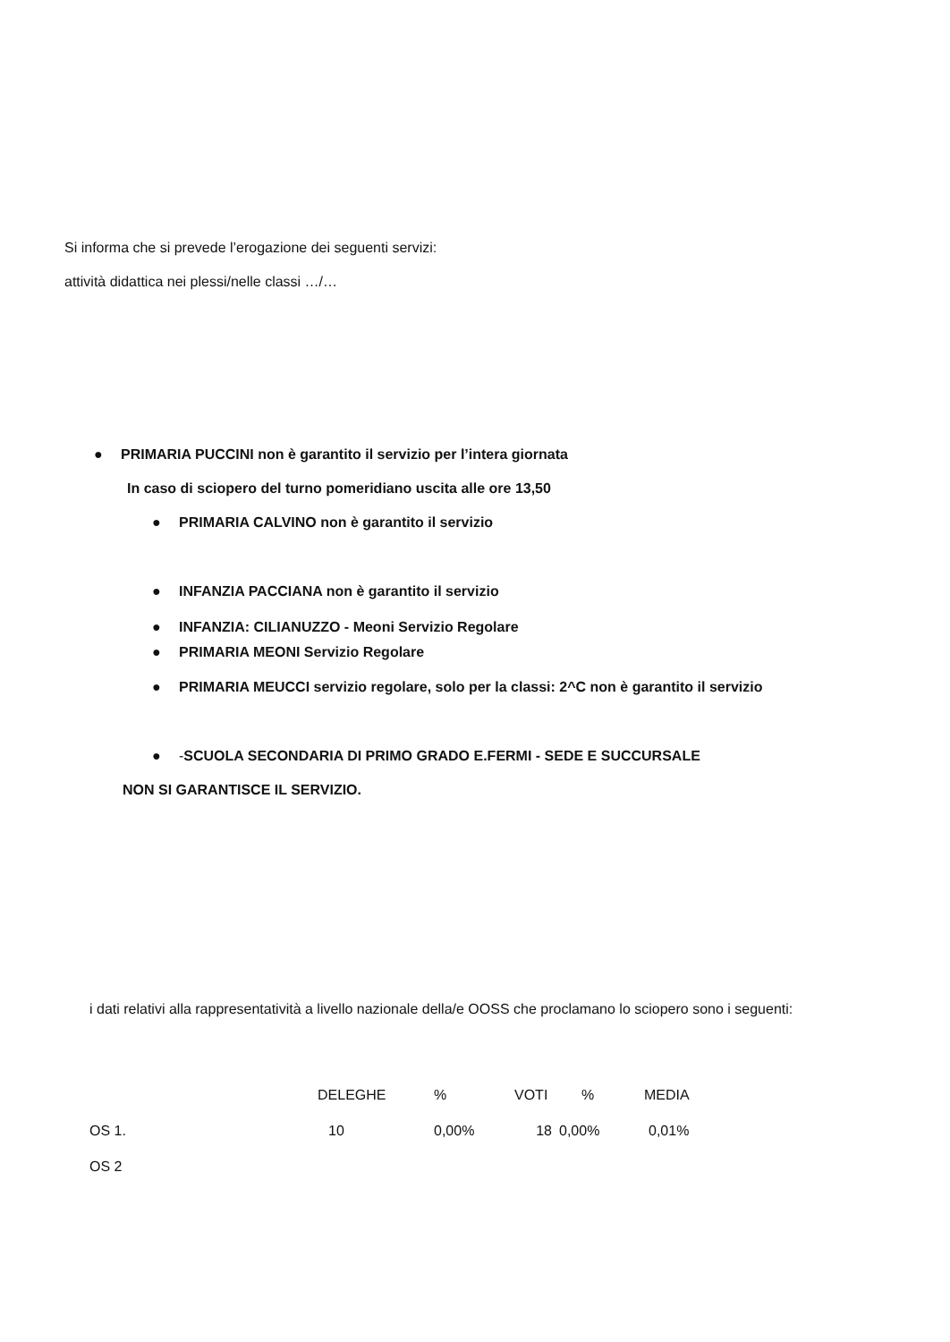Si informa che si prevede l’erogazione dei seguenti servizi:
attività didattica nei plessi/nelle classi …/…
● PRIMARIA PUCCINI non è garantito il servizio per l’intera giornata
In caso di sciopero del turno pomeridiano uscita alle ore 13,50
● PRIMARIA CALVINO non è garantito il servizio
● INFANZIA PACCIANA non è garantito il servizio
● INFANZIA: CILIANUZZO - Meoni Servizio Regolare
● PRIMARIA MEONI Servizio Regolare
● PRIMARIA MEUCCI servizio regolare, solo per la classi: 2^C non è garantito il servizio
● -SCUOLA SECONDARIA DI PRIMO GRADO E.FERMI - SEDE E SUCCURSALE
NON SI GARANTISCE IL SERVIZIO.
i dati relativi alla rappresentatività a livello nazionale della/e OOSS che proclamano lo sciopero sono i seguenti:
| | DELEGHE | % | VOTI | % | MEDIA |
| OS 1. | 10 | 0,00% | 18 | 0,00% | 0,01% |
| OS 2 | | | | | |